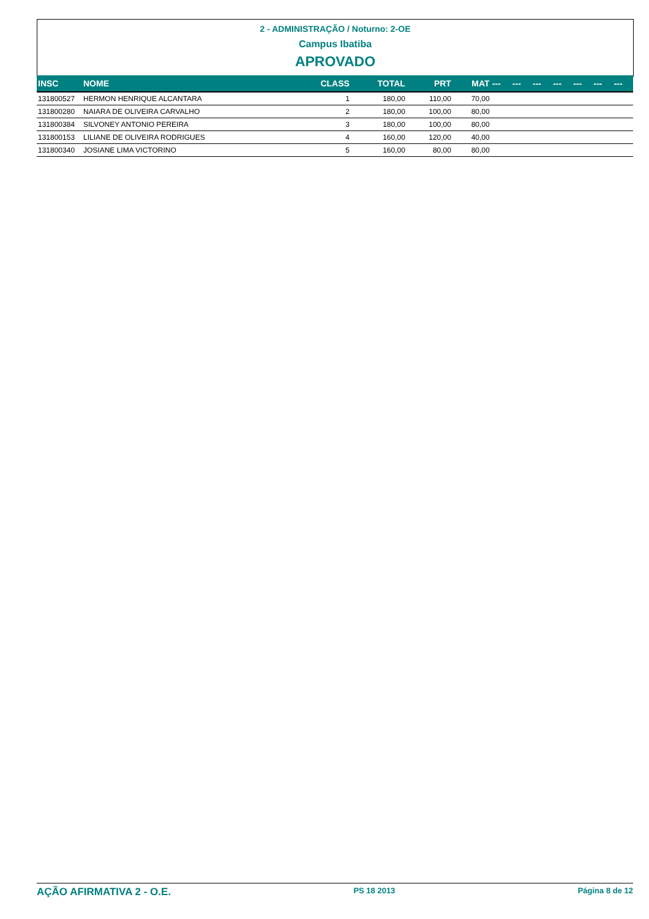2 - ADMINISTRAÇÃO / Noturno: 2-OE
Campus Ibatiba
APROVADO
| INSC | NOME | CLASS | TOTAL | PRT | MAT | --- | --- | --- | --- | --- | --- | --- |
| --- | --- | --- | --- | --- | --- | --- | --- | --- | --- | --- | --- | --- |
| 131800527 | HERMON HENRIQUE ALCANTARA | 1 | 180,00 | 110,00 | 70,00 | | | | | | | |
| 131800280 | NAIARA DE OLIVEIRA CARVALHO | 2 | 180,00 | 100,00 | 80,00 | | | | | | | |
| 131800384 | SILVONEY ANTONIO PEREIRA | 3 | 180,00 | 100,00 | 80,00 | | | | | | | |
| 131800153 | LILIANE DE OLIVEIRA RODRIGUES | 4 | 160,00 | 120,00 | 40,00 | | | | | | | |
| 131800340 | JOSIANE LIMA VICTORINO | 5 | 160,00 | 80,00 | 80,00 | | | | | | | |
AÇÃO AFIRMATIVA 2 - O.E. PS 18 2013 Página 8 de 12